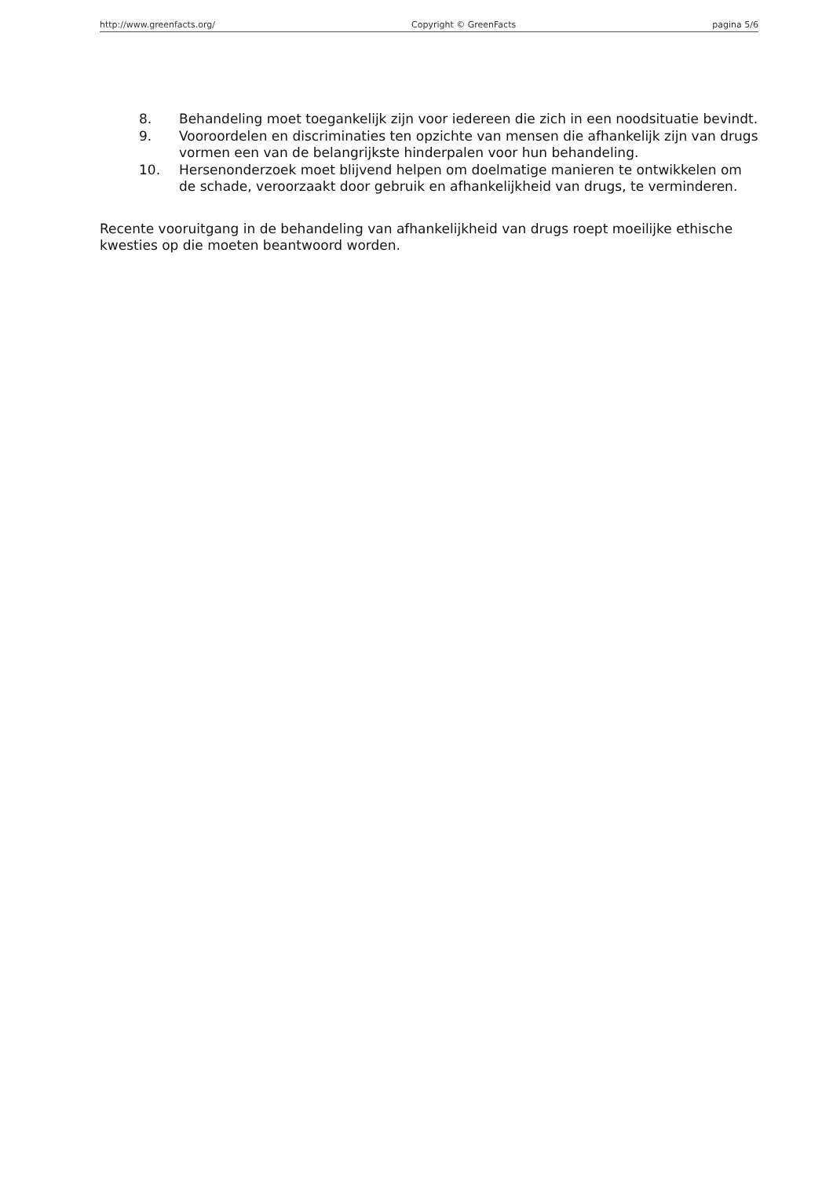http://www.greenfacts.org/ Copyright © GreenFacts pagina 5/6
8. Behandeling moet toegankelijk zijn voor iedereen die zich in een noodsituatie bevindt.
9. Vooroordelen en discriminaties ten opzichte van mensen die afhankelijk zijn van drugs vormen een van de belangrijkste hinderpalen voor hun behandeling.
10. Hersenonderzoek moet blijvend helpen om doelmatige manieren te ontwikkelen om de schade, veroorzaakt door gebruik en afhankelijkheid van drugs, te verminderen.
Recente vooruitgang in de behandeling van afhankelijkheid van drugs roept moeilijke ethische kwesties op die moeten beantwoord worden.